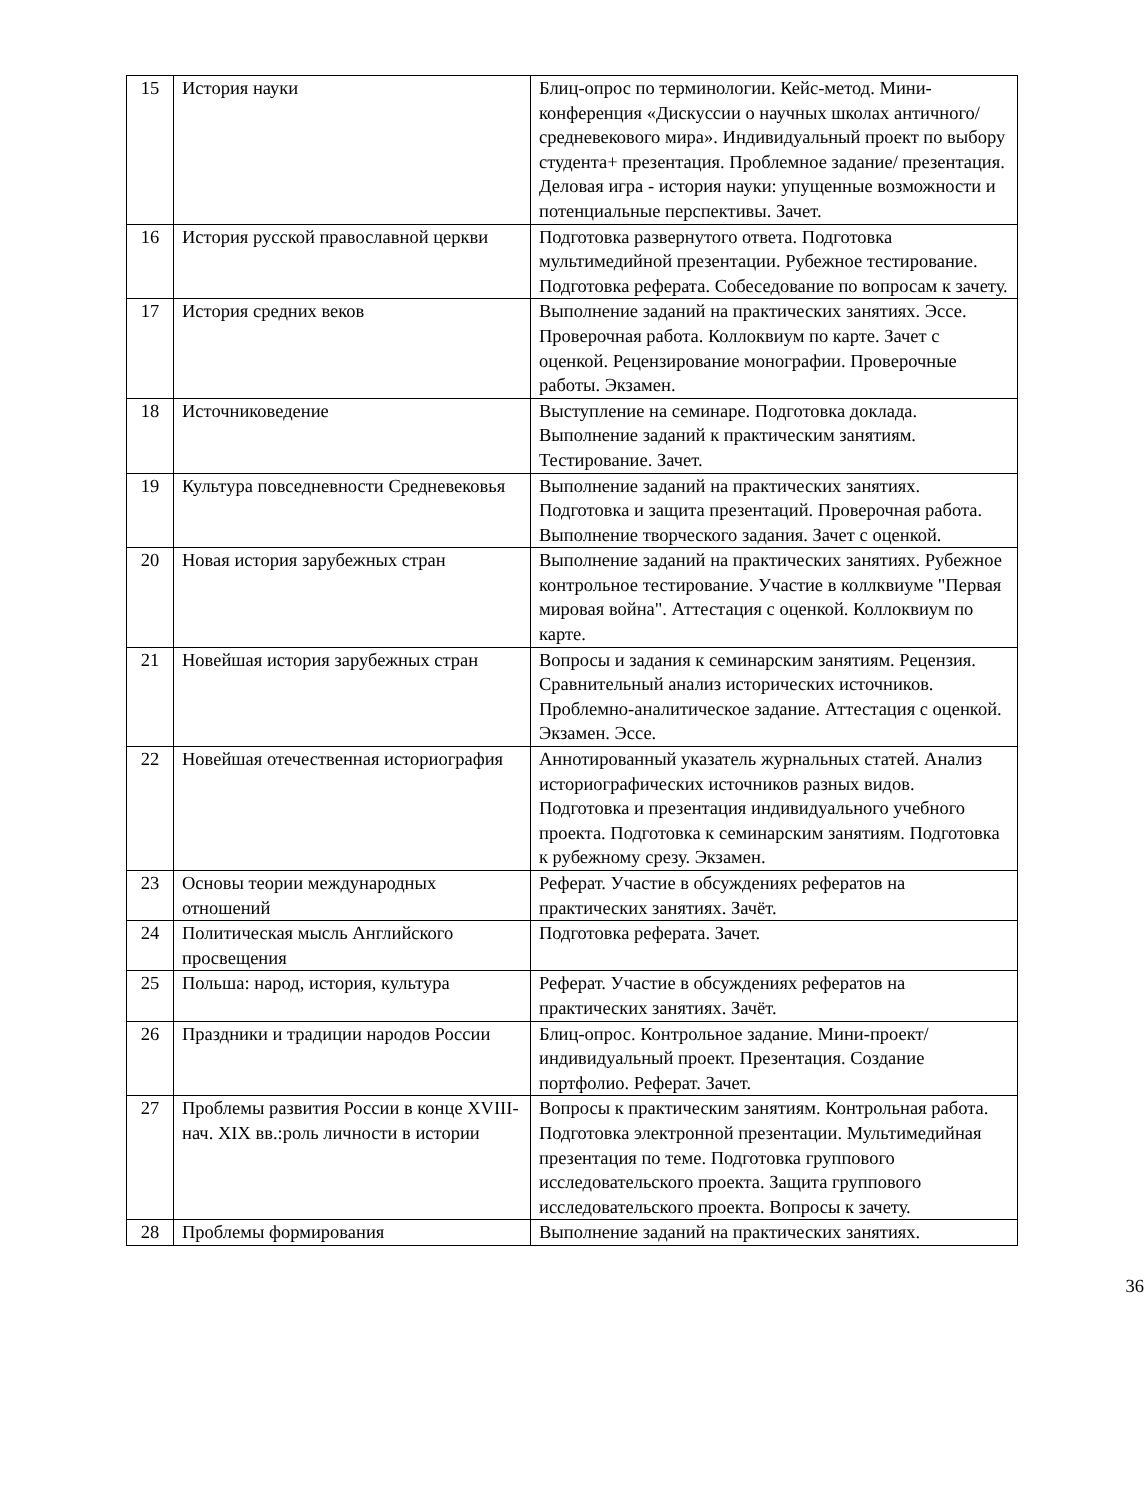| 15 | История науки | Блиц-опрос по терминологии. Кейс-метод. Мини-конференция «Дискуссии о научных школах античного/средневекового мира». Индивидуальный проект по выбору студента+ презентация. Проблемное задание/ презентация. Деловая игра - история науки: упущенные возможности и потенциальные перспективы. Зачет. |
| 16 | История русской православной церкви | Подготовка развернутого ответа. Подготовка мультимедийной презентации. Рубежное тестирование. Подготовка реферата. Собеседование по вопросам к зачету. |
| 17 | История средних веков | Выполнение заданий на практических занятиях. Эссе. Проверочная работа. Коллоквиум по карте. Зачет с оценкой. Рецензирование монографии. Проверочные работы. Экзамен. |
| 18 | Источниковедение | Выступление на семинаре. Подготовка доклада. Выполнение заданий к практическим занятиям. Тестирование. Зачет. |
| 19 | Культура повседневности Средневековья | Выполнение заданий на практических занятиях. Подготовка и защита презентаций. Проверочная работа. Выполнение творческого задания. Зачет с оценкой. |
| 20 | Новая история зарубежных стран | Выполнение заданий на практических занятиях. Рубежное контрольное тестирование. Участие в коллквиуме "Первая мировая война". Аттестация с оценкой. Коллоквиум по карте. |
| 21 | Новейшая история зарубежных стран | Вопросы и задания к семинарским занятиям. Рецензия. Сравнительный анализ исторических источников. Проблемно-аналитическое задание. Аттестация с оценкой. Экзамен. Эссе. |
| 22 | Новейшая отечественная историография | Аннотированный указатель журнальных статей. Анализ историографических источников разных видов. Подготовка и презентация индивидуального учебного проекта. Подготовка к семинарским занятиям. Подготовка к рубежному срезу. Экзамен. |
| 23 | Основы теории международных отношений | Реферат. Участие в обсуждениях рефератов на практических занятиях. Зачёт. |
| 24 | Политическая мысль Английского просвещения | Подготовка реферата. Зачет. |
| 25 | Польша: народ, история, культура | Реферат. Участие в обсуждениях рефератов на практических занятиях. Зачёт. |
| 26 | Праздники и традиции народов России | Блиц-опрос. Контрольное задание. Мини-проект/индивидуальный проект. Презентация. Создание портфолио. Реферат. Зачет. |
| 27 | Проблемы развития России в конце XVIII- нач. XIX вв.:роль личности в истории | Вопросы к практическим занятиям. Контрольная работа. Подготовка электронной презентации. Мультимедийная презентация по теме. Подготовка группового исследовательского проекта. Защита группового исследовательского проекта. Вопросы к зачету. |
| 28 | Проблемы формирования | Выполнение заданий на практических занятиях. |
36